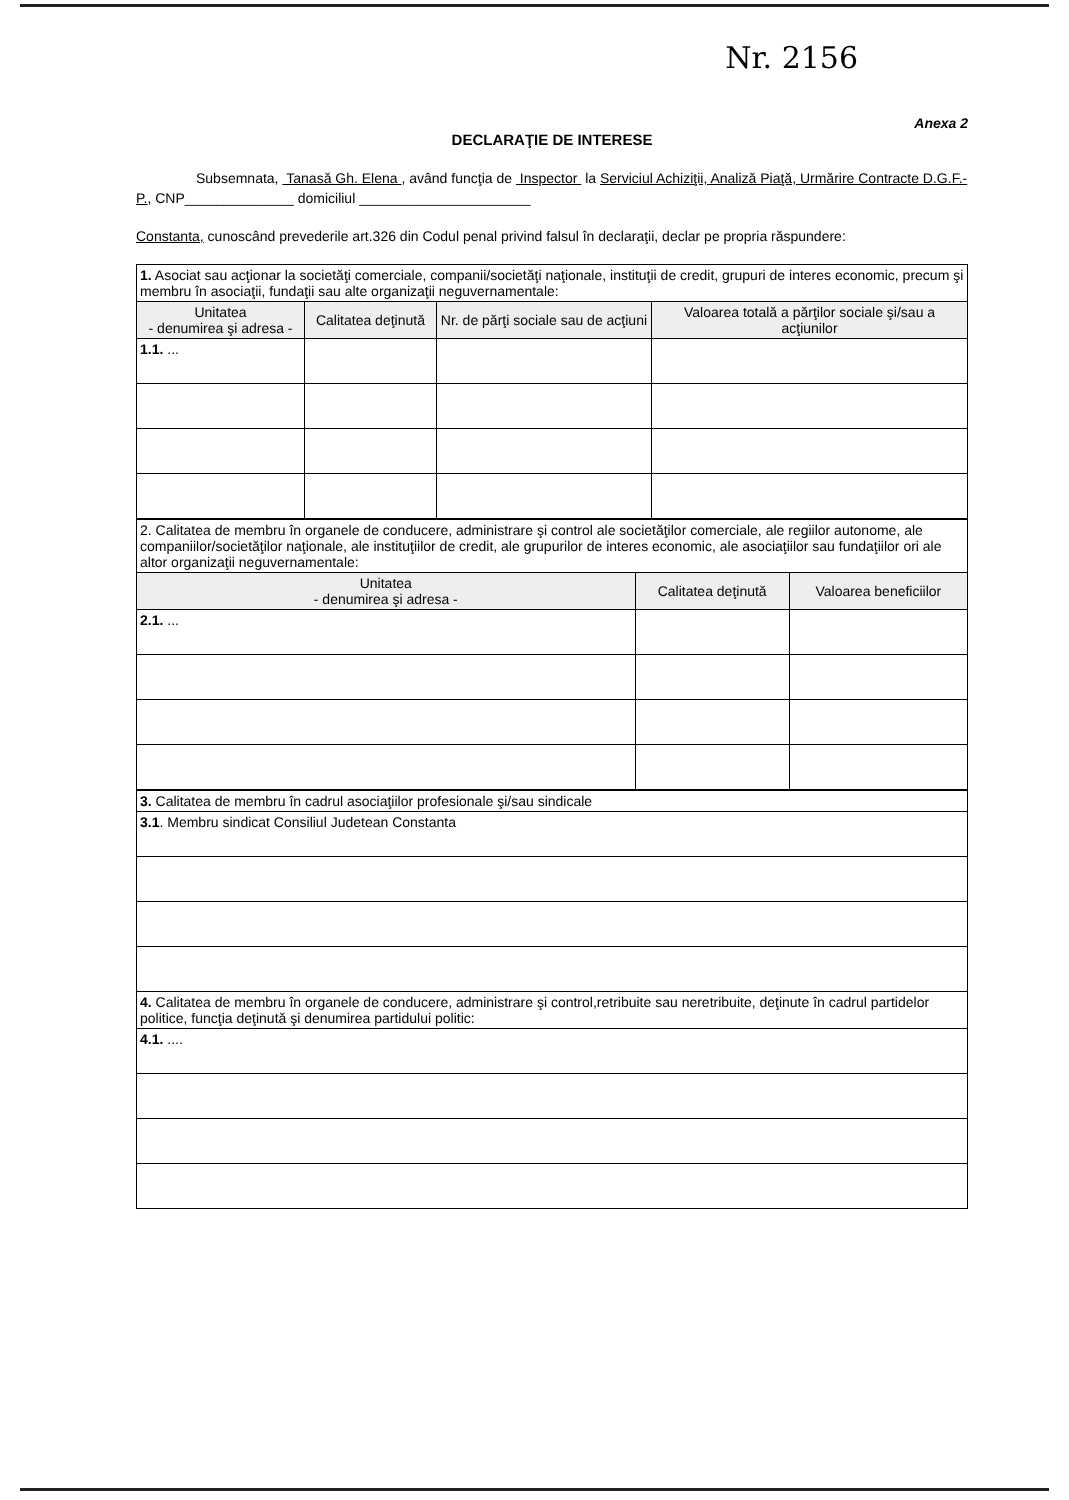Nr. 2156
Anexa 2
DECLARAŢIE DE INTERESE
Subsemnata, Tanasă Gh. Elena , având funcţia de Inspector la Serviciul Achiziţii, Analiză Piaţă, Urmărire Contracte D.G.F.-P., CNP______________ domiciliul ______________________
Constanta, cunoscând prevederile art.326 din Codul penal privind falsul în declaraţii, declar pe propria răspundere:
| 1. Asociat sau acţionar la societăţi comerciale, companii/societăţi naţionale, instituţii de credit, grupuri de interes economic, precum şi membru în asociaţii, fundaţii sau alte organizaţii neguvernamentale: | | | |
| Unitatea - denumirea şi adresa - | Calitatea deţinută | Nr. de părţi sociale sau de acţiuni | Valoarea totală a părţilor sociale şi/sau a acţiunilor |
| 1.1. ... | | | |
| 2. Calitatea de membru în organele de conducere, administrare şi control ale societăţilor comerciale, ale regiilor autonome, ale companiilor/societăţilor naţionale, ale instituţiilor de credit, ale grupurilor de interes economic, ale asociaţiilor sau fundaţiilor ori ale altor organizaţii neguvernamentale: | | |
| Unitatea - denumirea şi adresa - | Calitatea deţinută | Valoarea beneficiilor |
| 2.1. ... | | |
| 3. Calitatea de membru în cadrul asociaţiilor profesionale şi/sau sindicale |
| 3.1 . Membru sindicat Consiliul Judetean Constanta |
| 4. Calitatea de membru în organele de conducere, administrare şi control,retribuite sau neretribuite, deţinute în cadrul partidelor politice, funcţia deţinută şi denumirea partidului politic: |
| 4.1. .... |